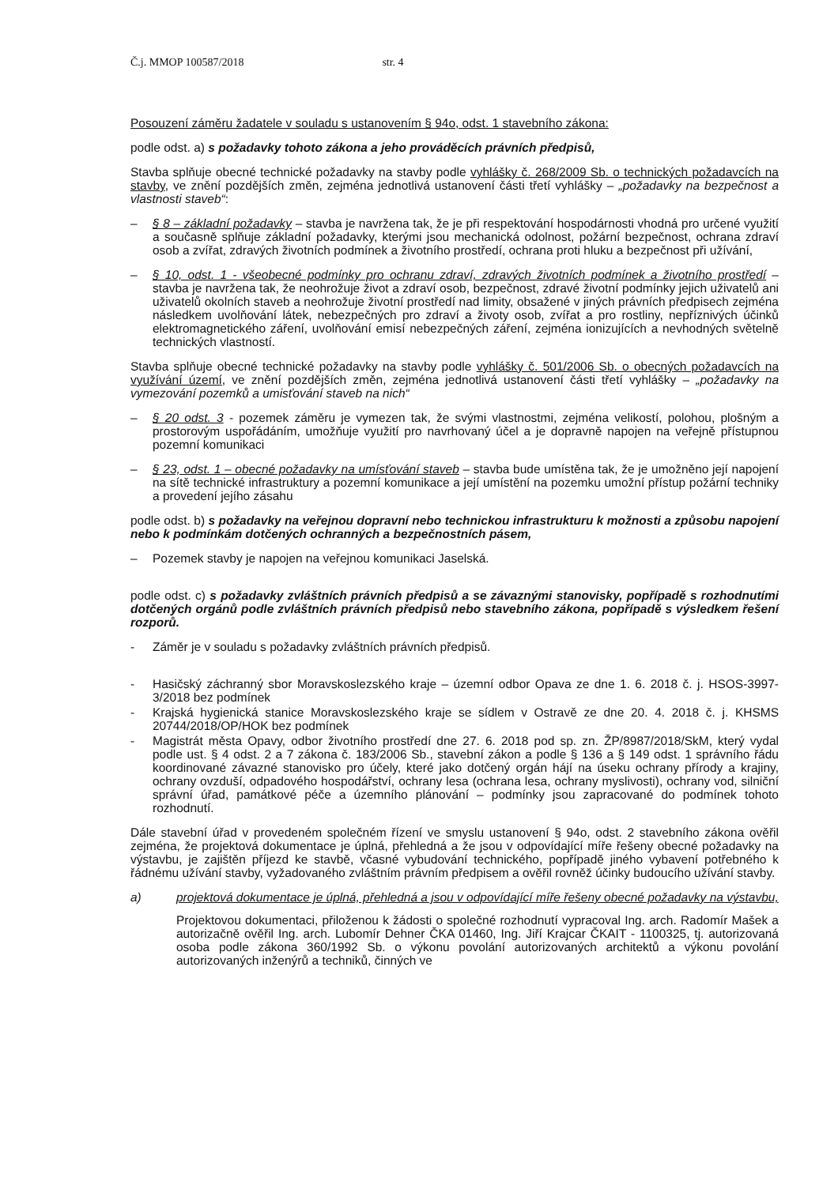Č.j. MMOP 100587/2018 str. 4
Posouzení záměru žadatele v souladu s ustanovením § 94o, odst. 1 stavebního zákona:
podle odst. a) s požadavky tohoto zákona a jeho prováděcích právních předpisů,
Stavba splňuje obecné technické požadavky na stavby podle vyhlášky č. 268/2009 Sb. o technických požadavcích na stavby, ve znění pozdějších změn, zejména jednotlivá ustanovení části třetí vyhlášky – „požadavky na bezpečnost a vlastnosti staveb“:
– § 8 – základní požadavky – stavba je navržena tak, že je při respektování hospodárnosti vhodná pro určené využití a současně splňuje základní požadavky, kterými jsou mechanická odolnost, požární bezpečnost, ochrana zdraví osob a zvířat, zdravých životních podmínek a životního prostředí, ochrana proti hluku a bezpečnost při užívání,
– § 10, odst. 1 - všeobecné podmínky pro ochranu zdraví, zdravých životních podmínek a životního prostředí – stavba je navržena tak, že neohrožuje život a zdraví osob, bezpečnost, zdravé životní podmínky jejich uživatelů ani uživatelů okolních staveb a neohrožuje životní prostředí nad limity, obsažené v jiných právních předpisech zejména následkem uvolňování látek, nebezpečných pro zdraví a životy osob, zvířat a pro rostliny, nepříznivých účinků elektromagnetického záření, uvolňování emisí nebezpečných záření, zejména ionizujících a nevhodných světelně technických vlastností.
Stavba splňuje obecné technické požadavky na stavby podle vyhlášky č. 501/2006 Sb. o obecných požadavcích na využívání území, ve znění pozdějších změn, zejména jednotlivá ustanovení části třetí vyhlášky – „požadavky na vymezování pozemků a umisťování staveb na nich“
– § 20 odst. 3 - pozemek záměru je vymezen tak, že svými vlastnostmi, zejména velikostí, polohou, plošným a prostorovým uspořádáním, umožňuje využití pro navrhovaný účel a je dopravně napojen na veřejně přístupnou pozemní komunikaci
– § 23, odst. 1 – obecné požadavky na umísťování staveb – stavba bude umístěna tak, že je umožněno její napojení na sítě technické infrastruktury a pozemní komunikace a její umístění na pozemku umožní přístup požární techniky a provedení jejího zásahu
podle odst. b) s požadavky na veřejnou dopravní nebo technickou infrastrukturu k možnosti a způsobu napojení nebo k podmínkám dotčených ochranných a bezpečnostních pásem,
– Pozemek stavby je napojen na veřejnou komunikaci Jaselská.
podle odst. c) s požadavky zvláštních právních předpisů a se závaznými stanovisky, popřípadě s rozhodnutími dotčených orgánů podle zvláštních právních předpisů nebo stavebního zákona, popřípadě s výsledkem řešení rozporů.
- Záměr je v souladu s požadavky zvláštních právních předpisů.
- Hasičský záchranný sbor Moravskoslezského kraje – územní odbor Opava ze dne 1. 6. 2018 č. j. HSOS-3997-3/2018 bez podmínek
- Krajská hygienická stanice Moravskoslezského kraje se sídlem v Ostravě ze dne 20. 4. 2018 č. j. KHSMS 20744/2018/OP/HOK bez podmínek
- Magistrát města Opavy, odbor životního prostředí dne 27. 6. 2018 pod sp. zn. ŽP/8987/2018/SkM, který vydal podle ust. § 4 odst. 2 a 7 zákona č. 183/2006 Sb., stavební zákon a podle § 136 a § 149 odst. 1 správního řádu koordinované závazné stanovisko pro účely, které jako dotčený orgán hájí na úseku ochrany přírody a krajiny, ochrany ovzduší, odpadového hospodářství, ochrany lesa (ochrana lesa, ochrany myslivosti), ochrany vod, silniční správní úřad, památkové péče a územního plánování – podmínky jsou zapracované do podmínek tohoto rozhodnutí.
Dále stavební úřad v provedeném společném řízení ve smyslu ustanovení § 94o, odst. 2 stavebního zákona ověřil zejména, že projektová dokumentace je úplná, přehledná a že jsou v odpovídající míře řešeny obecné požadavky na výstavbu, je zajištěn příjezd ke stavbě, včasné vybudování technického, popřípadě jiného vybavení potřebného k řádnému užívání stavby, vyžadovaného zvláštním právním předpisem a ověřil rovněž účinky budoucího užívání stavby.
a) projektová dokumentace je úplná, přehledná a jsou v odpovídající míře řešeny obecné požadavky na výstavbu,
Projektovou dokumentaci, přiloženou k žádosti o společné rozhodnutí vypracoval Ing. arch. Radomír Mašek a autorizačně ověřil Ing. arch. Lubomír Dehner ČKA 01460, Ing. Jiří Krajcar ČKAIT - 1100325, tj. autorizovaná osoba podle zákona 360/1992 Sb. o výkonu povolání autorizovaných architektů a výkonu povolání autorizovaných inženýrů a techniků, činných ve